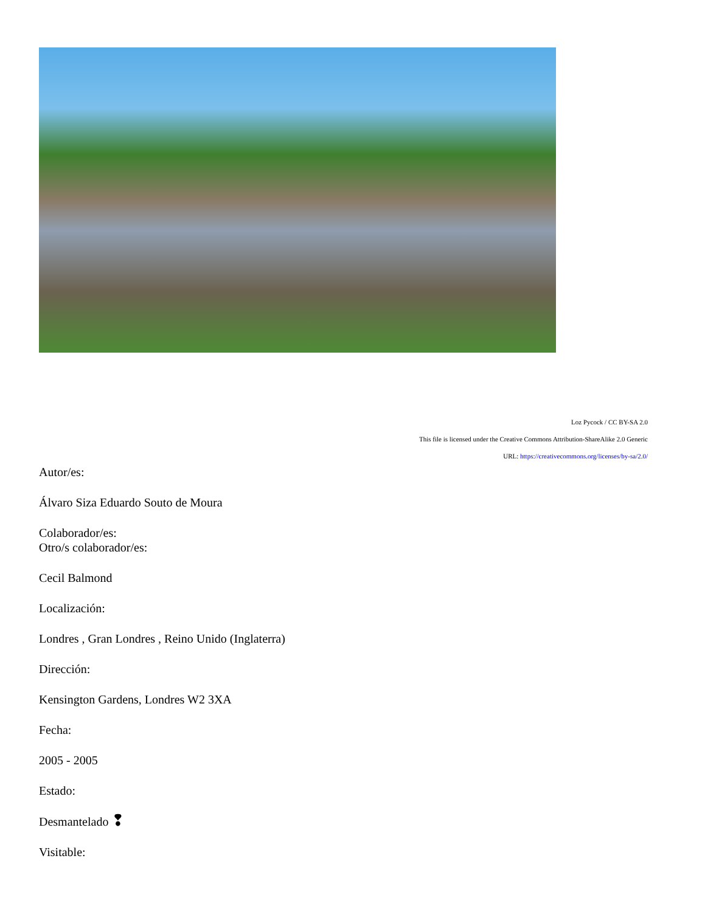Loz Pycock / CC BY-SA 2.0
This file is licensed under the Creative Commons Attribution-ShareAlike 2.0 Generic
URL: https://creativecommons.org/licenses/by-sa/2.0/
Autor/es:
Álvaro Siza Eduardo Souto de Moura
Colaborador/es:
Otro/s colaborador/es:
Cecil Balmond
Localización:
Londres , Gran Londres , Reino Unido (Inglaterra)
Dirección:
Kensington Gardens, Londres W2 3XA
Fecha:
2005 - 2005
Estado:
Desmantelado ❢
Visitable: